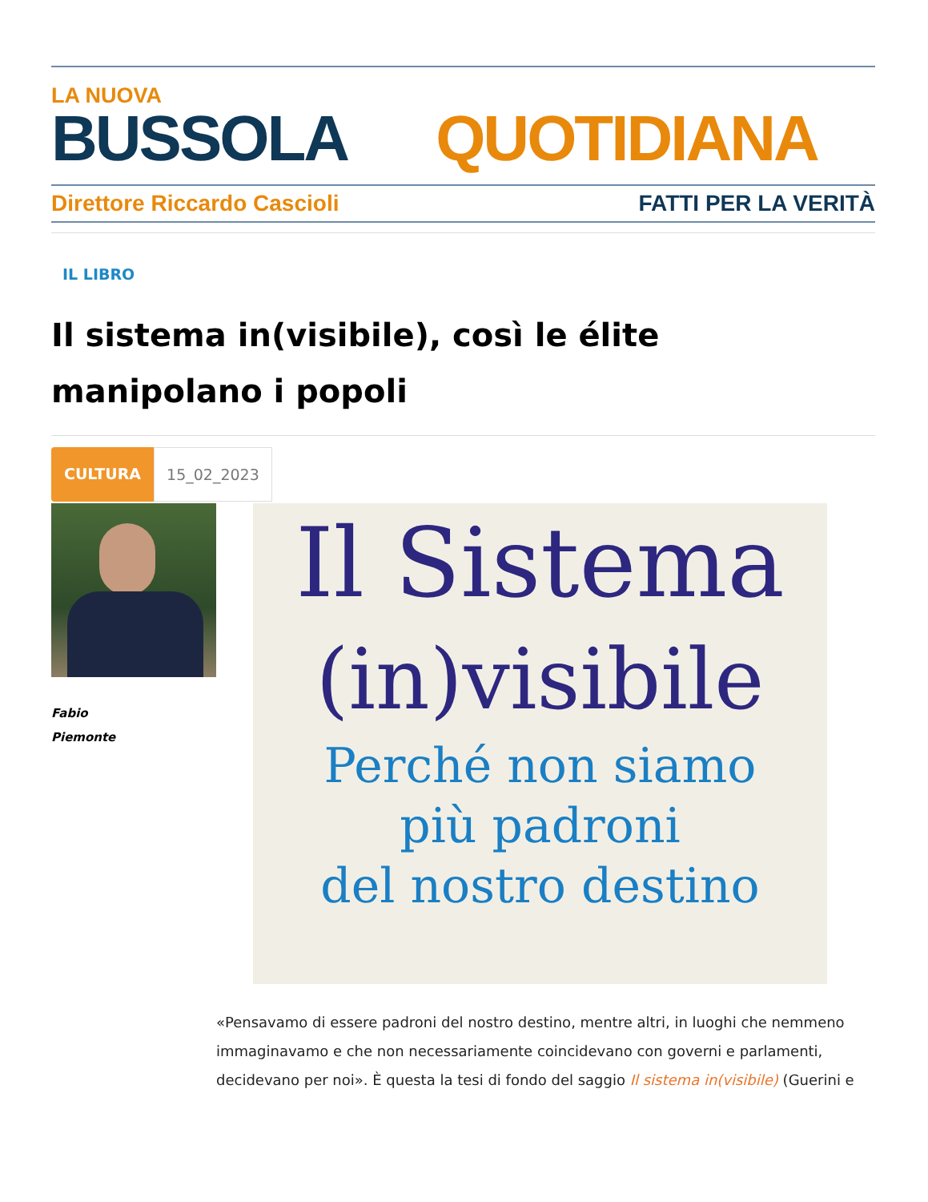LA NUOVA
BUSSOLA QUOTIDIANA
Direttore Riccardo Cascioli FATTI PER LA VERITÀ
IL LIBRO
Il sistema in(visibile), così le élite manipolano i popoli
CULTURA 15_02_2023
Fabio
Piemonte
Il Sistema
(in)visibile
Perché non siamo
più padroni
del nostro destino
«Pensavamo di essere padroni del nostro destino, mentre altri, in luoghi che nemmeno immaginavamo e che non necessariamente coincidevano con governi e parlamenti, decidevano per noi». È questa la tesi di fondo del saggio Il sistema in(visibile) (Guerini e